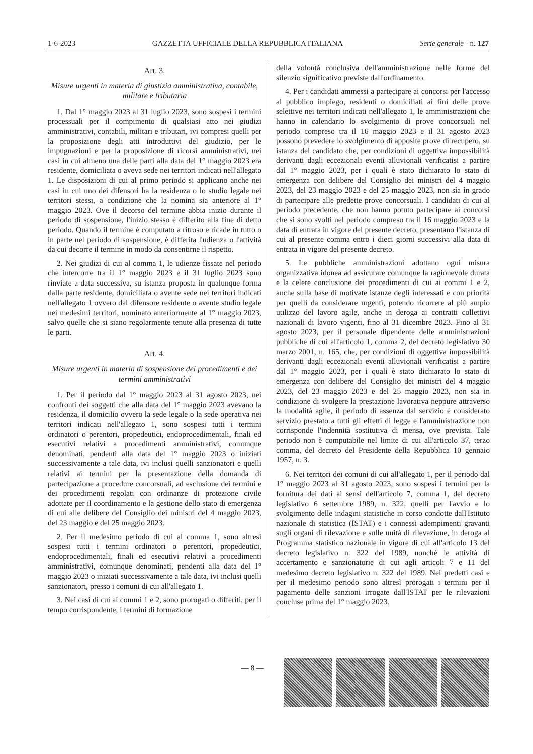1-6-2023 GAZZETTA UFFICIALE DELLA REPUBBLICA ITALIANA Serie generale - n. 127
Art. 3.
Misure urgenti in materia di giustizia amministrativa, contabile, militare e tributaria
1. Dal 1° maggio 2023 al 31 luglio 2023, sono sospesi i termini processuali per il compimento di qualsiasi atto nei giudizi amministrativi, contabili, militari e tributari, ivi compresi quelli per la proposizione degli atti introduttivi del giudizio, per le impugnazioni e per la proposizione di ricorsi amministrativi, nei casi in cui almeno una delle parti alla data del 1° maggio 2023 era residente, domiciliata o aveva sede nei territori indicati nell'allegato 1. Le disposizioni di cui al primo periodo si applicano anche nei casi in cui uno dei difensori ha la residenza o lo studio legale nei territori stessi, a condizione che la nomina sia anteriore al 1° maggio 2023. Ove il decorso del termine abbia inizio durante il periodo di sospensione, l'inizio stesso è differito alla fine di detto periodo. Quando il termine è computato a ritroso e ricade in tutto o in parte nel periodo di sospensione, è differita l'udienza o l'attività da cui decorre il termine in modo da consentirne il rispetto.
2. Nei giudizi di cui al comma 1, le udienze fissate nel periodo che intercorre tra il 1° maggio 2023 e il 31 luglio 2023 sono rinviate a data successiva, su istanza proposta in qualunque forma dalla parte residente, domiciliata o avente sede nei territori indicati nell'allegato 1 ovvero dal difensore residente o avente studio legale nei medesimi territori, nominato anteriormente al 1° maggio 2023, salvo quelle che si siano regolarmente tenute alla presenza di tutte le parti.
Art. 4.
Misure urgenti in materia di sospensione dei procedimenti e dei termini amministrativi
1. Per il periodo dal 1° maggio 2023 al 31 agosto 2023, nei confronti dei soggetti che alla data del 1° maggio 2023 avevano la residenza, il domicilio ovvero la sede legale o la sede operativa nei territori indicati nell'allegato 1, sono sospesi tutti i termini ordinatori o perentori, propedeutici, endoprocedimentali, finali ed esecutivi relativi a procedimenti amministrativi, comunque denominati, pendenti alla data del 1° maggio 2023 o iniziati successivamente a tale data, ivi inclusi quelli sanzionatori e quelli relativi ai termini per la presentazione della domanda di partecipazione a procedure concorsuali, ad esclusione dei termini e dei procedimenti regolati con ordinanze di protezione civile adottate per il coordinamento e la gestione dello stato di emergenza di cui alle delibere del Consiglio dei ministri del 4 maggio 2023, del 23 maggio e del 25 maggio 2023.
2. Per il medesimo periodo di cui al comma 1, sono altresì sospesi tutti i termini ordinatori o perentori, propedeutici, endoprocedimentali, finali ed esecutivi relativi a procedimenti amministrativi, comunque denominati, pendenti alla data del 1° maggio 2023 o iniziati successivamente a tale data, ivi inclusi quelli sanzionatori, presso i comuni di cui all'allegato 1.
3. Nei casi di cui ai commi 1 e 2, sono prorogati o differiti, per il tempo corrispondente, i termini di formazione
della volontà conclusiva dell'amministrazione nelle forme del silenzio significativo previste dall'ordinamento.
4. Per i candidati ammessi a partecipare ai concorsi per l'accesso al pubblico impiego, residenti o domiciliati ai fini delle prove selettive nei territori indicati nell'allegato 1, le amministrazioni che hanno in calendario lo svolgimento di prove concorsuali nel periodo compreso tra il 16 maggio 2023 e il 31 agosto 2023 possono prevedere lo svolgimento di apposite prove di recupero, su istanza del candidato che, per condizioni di oggettiva impossibilità derivanti dagli eccezionali eventi alluvionali verificatisi a partire dal 1° maggio 2023, per i quali è stato dichiarato lo stato di emergenza con delibere del Consiglio dei ministri del 4 maggio 2023, del 23 maggio 2023 e del 25 maggio 2023, non sia in grado di partecipare alle predette prove concorsuali. I candidati di cui al periodo precedente, che non hanno potuto partecipare ai concorsi che si sono svolti nel periodo compreso tra il 16 maggio 2023 e la data di entrata in vigore del presente decreto, presentano l'istanza di cui al presente comma entro i dieci giorni successivi alla data di entrata in vigore del presente decreto.
5. Le pubbliche amministrazioni adottano ogni misura organizzativa idonea ad assicurare comunque la ragionevole durata e la celere conclusione dei procedimenti di cui ai commi 1 e 2, anche sulla base di motivate istanze degli interessati e con priorità per quelli da considerare urgenti, potendo ricorrere al più ampio utilizzo del lavoro agile, anche in deroga ai contratti collettivi nazionali di lavoro vigenti, fino al 31 dicembre 2023. Fino al 31 agosto 2023, per il personale dipendente delle amministrazioni pubbliche di cui all'articolo 1, comma 2, del decreto legislativo 30 marzo 2001, n. 165, che, per condizioni di oggettiva impossibilità derivanti dagli eccezionali eventi alluvionali verificatisi a partire dal 1° maggio 2023, per i quali è stato dichiarato lo stato di emergenza con delibere del Consiglio dei ministri del 4 maggio 2023, del 23 maggio 2023 e del 25 maggio 2023, non sia in condizione di svolgere la prestazione lavorativa neppure attraverso la modalità agile, il periodo di assenza dal servizio è considerato servizio prestato a tutti gli effetti di legge e l'amministrazione non corrisponde l'indennità sostitutiva di mensa, ove prevista. Tale periodo non è computabile nel limite di cui all'articolo 37, terzo comma, del decreto del Presidente della Repubblica 10 gennaio 1957, n. 3.
6. Nei territori dei comuni di cui all'allegato 1, per il periodo dal 1° maggio 2023 al 31 agosto 2023, sono sospesi i termini per la fornitura dei dati ai sensi dell'articolo 7, comma 1, del decreto legislativo 6 settembre 1989, n. 322, quelli per l'avvio e lo svolgimento delle indagini statistiche in corso condotte dall'Istituto nazionale di statistica (ISTAT) e i connessi adempimenti gravanti sugli organi di rilevazione e sulle unità di rilevazione, in deroga al Programma statistico nazionale in vigore di cui all'articolo 13 del decreto legislativo n. 322 del 1989, nonché le attività di accertamento e sanzionatorie di cui agli articoli 7 e 11 del medesimo decreto legislativo n. 322 del 1989. Nei predetti casi e per il medesimo periodo sono altresì prorogati i termini per il pagamento delle sanzioni irrogate dall'ISTAT per le rilevazioni concluse prima del 1° maggio 2023.
— 8 —